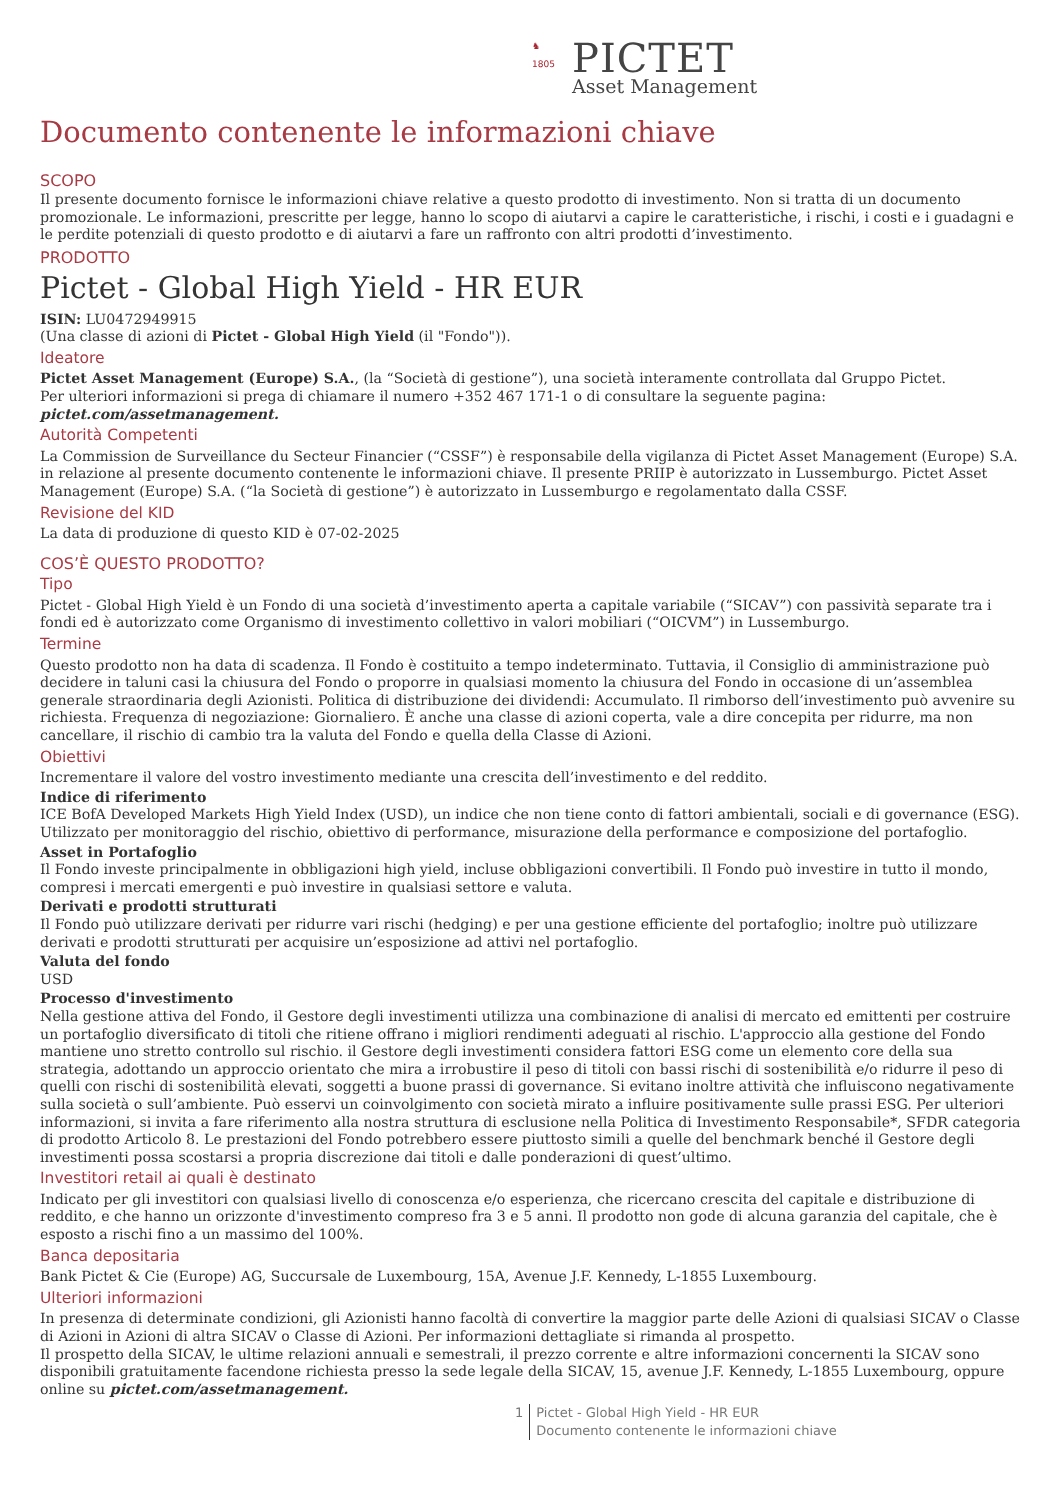♞
1805 PICTET
Asset Management
Documento contenente le informazioni chiave
SCOPO
Il presente documento fornisce le informazioni chiave relative a questo prodotto di investimento. Non si tratta di un documento promozionale. Le informazioni, prescritte per legge, hanno lo scopo di aiutarvi a capire le caratteristiche, i rischi, i costi e i guadagni e le perdite potenziali di questo prodotto e di aiutarvi a fare un raffronto con altri prodotti d’investimento.
PRODOTTO
Pictet - Global High Yield - HR EUR
ISIN: LU0472949915
(Una classe di azioni di Pictet - Global High Yield (il "Fondo")).
Ideatore
Pictet Asset Management (Europe) S.A., (la “Società di gestione”), una società interamente controllata dal Gruppo Pictet.
Per ulteriori informazioni si prega di chiamare il numero +352 467 171-1 o di consultare la seguente pagina: pictet.com/assetmanagement.
Autorità Competenti
La Commission de Surveillance du Secteur Financier (“CSSF”) è responsabile della vigilanza di Pictet Asset Management (Europe) S.A. in relazione al presente documento contenente le informazioni chiave. Il presente PRIIP è autorizzato in Lussemburgo. Pictet Asset Management (Europe) S.A. (“la Società di gestione”) è autorizzato in Lussemburgo e regolamentato dalla CSSF.
Revisione del KID
La data di produzione di questo KID è 07-02-2025
COS’È QUESTO PRODOTTO?
Tipo
Pictet - Global High Yield è un Fondo di una società d’investimento aperta a capitale variabile (“SICAV”) con passività separate tra i fondi ed è autorizzato come Organismo di investimento collettivo in valori mobiliari (“OICVM”) in Lussemburgo.
Termine
Questo prodotto non ha data di scadenza. Il Fondo è costituito a tempo indeterminato. Tuttavia, il Consiglio di amministrazione può decidere in taluni casi la chiusura del Fondo o proporre in qualsiasi momento la chiusura del Fondo in occasione di un’assemblea generale straordinaria degli Azionisti. Politica di distribuzione dei dividendi: Accumulato. Il rimborso dell’investimento può avvenire su richiesta. Frequenza di negoziazione: Giornaliero. È anche una classe di azioni coperta, vale a dire concepita per ridurre, ma non cancellare, il rischio di cambio tra la valuta del Fondo e quella della Classe di Azioni.
Obiettivi
Incrementare il valore del vostro investimento mediante una crescita dell’investimento e del reddito.
Indice di riferimento
ICE BofA Developed Markets High Yield Index (USD), un indice che non tiene conto di fattori ambientali, sociali e di governance (ESG). Utilizzato per monitoraggio del rischio, obiettivo di performance, misurazione della performance e composizione del portafoglio.
Asset in Portafoglio
Il Fondo investe principalmente in obbligazioni high yield, incluse obbligazioni convertibili. Il Fondo può investire in tutto il mondo, compresi i mercati emergenti e può investire in qualsiasi settore e valuta.
Derivati e prodotti strutturati
Il Fondo può utilizzare derivati per ridurre vari rischi (hedging) e per una gestione efficiente del portafoglio; inoltre può utilizzare derivati e prodotti strutturati per acquisire un’esposizione ad attivi nel portafoglio.
Valuta del fondo
USD
Processo d'investimento
Nella gestione attiva del Fondo, il Gestore degli investimenti utilizza una combinazione di analisi di mercato ed emittenti per costruire un portafoglio diversificato di titoli che ritiene offrano i migliori rendimenti adeguati al rischio. L'approccio alla gestione del Fondo mantiene uno stretto controllo sul rischio. il Gestore degli investimenti considera fattori ESG come un elemento core della sua strategia, adottando un approccio orientato che mira a irrobustire il peso di titoli con bassi rischi di sostenibilità e/o ridurre il peso di quelli con rischi di sostenibilità elevati, soggetti a buone prassi di governance. Si evitano inoltre attività che influiscono negativamente sulla società o sull’ambiente. Può esservi un coinvolgimento con società mirato a influire positivamente sulle prassi ESG. Per ulteriori informazioni, si invita a fare riferimento alla nostra struttura di esclusione nella Politica di Investimento Responsabile*, SFDR categoria di prodotto Articolo 8. Le prestazioni del Fondo potrebbero essere piuttosto simili a quelle del benchmark benché il Gestore degli investimenti possa scostarsi a propria discrezione dai titoli e dalle ponderazioni di quest’ultimo.
Investitori retail ai quali è destinato
Indicato per gli investitori con qualsiasi livello di conoscenza e/o esperienza, che ricercano crescita del capitale e distribuzione di reddito, e che hanno un orizzonte d'investimento compreso fra 3 e 5 anni. Il prodotto non gode di alcuna garanzia del capitale, che è esposto a rischi fino a un massimo del 100%.
Banca depositaria
Bank Pictet & Cie (Europe) AG, Succursale de Luxembourg, 15A, Avenue J.F. Kennedy, L-1855 Luxembourg.
Ulteriori informazioni
In presenza di determinate condizioni, gli Azionisti hanno facoltà di convertire la maggior parte delle Azioni di qualsiasi SICAV o Classe di Azioni in Azioni di altra SICAV o Classe di Azioni. Per informazioni dettagliate si rimanda al prospetto.
Il prospetto della SICAV, le ultime relazioni annuali e semestrali, il prezzo corrente e altre informazioni concernenti la SICAV sono disponibili gratuitamente facendone richiesta presso la sede legale della SICAV, 15, avenue J.F. Kennedy, L-1855 Luxembourg, oppure online su pictet.com/assetmanagement.
1 Pictet - Global High Yield - HR EUR
Documento contenente le informazioni chiave